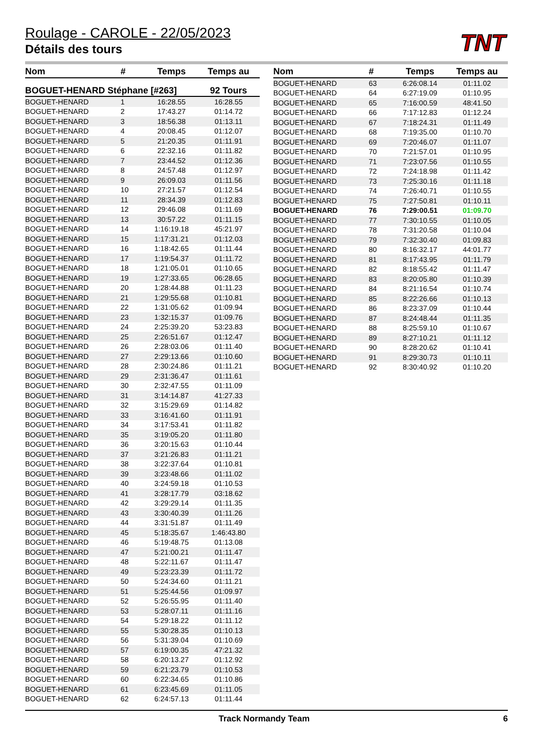Roulage - CAROLE - 22/05/2023
Détails des tours
TNT
| Nom | # | Temps | Temps au |
| --- | --- | --- | --- |
| BOGUET-HENARD Stéphane [#263] | | | 92 Tours |
| BOGUET-HENARD | 1 | 16:28.55 | 16:28.55 |
| BOGUET-HENARD | 2 | 17:43.27 | 01:14.72 |
| BOGUET-HENARD | 3 | 18:56.38 | 01:13.11 |
| BOGUET-HENARD | 4 | 20:08.45 | 01:12.07 |
| BOGUET-HENARD | 5 | 21:20.35 | 01:11.91 |
| BOGUET-HENARD | 6 | 22:32.16 | 01:11.82 |
| BOGUET-HENARD | 7 | 23:44.52 | 01:12.36 |
| BOGUET-HENARD | 8 | 24:57.48 | 01:12.97 |
| BOGUET-HENARD | 9 | 26:09.03 | 01:11.56 |
| BOGUET-HENARD | 10 | 27:21.57 | 01:12.54 |
| BOGUET-HENARD | 11 | 28:34.39 | 01:12.83 |
| BOGUET-HENARD | 12 | 29:46.08 | 01:11.69 |
| BOGUET-HENARD | 13 | 30:57.22 | 01:11.15 |
| BOGUET-HENARD | 14 | 1:16:19.18 | 45:21.97 |
| BOGUET-HENARD | 15 | 1:17:31.21 | 01:12.03 |
| BOGUET-HENARD | 16 | 1:18:42.65 | 01:11.44 |
| BOGUET-HENARD | 17 | 1:19:54.37 | 01:11.72 |
| BOGUET-HENARD | 18 | 1:21:05.01 | 01:10.65 |
| BOGUET-HENARD | 19 | 1:27:33.65 | 06:28.65 |
| BOGUET-HENARD | 20 | 1:28:44.88 | 01:11.23 |
| BOGUET-HENARD | 21 | 1:29:55.68 | 01:10.81 |
| BOGUET-HENARD | 22 | 1:31:05.62 | 01:09.94 |
| BOGUET-HENARD | 23 | 1:32:15.37 | 01:09.76 |
| BOGUET-HENARD | 24 | 2:25:39.20 | 53:23.83 |
| BOGUET-HENARD | 25 | 2:26:51.67 | 01:12.47 |
| BOGUET-HENARD | 26 | 2:28:03.06 | 01:11.40 |
| BOGUET-HENARD | 27 | 2:29:13.66 | 01:10.60 |
| BOGUET-HENARD | 28 | 2:30:24.86 | 01:11.21 |
| BOGUET-HENARD | 29 | 2:31:36.47 | 01:11.61 |
| BOGUET-HENARD | 30 | 2:32:47.55 | 01:11.09 |
| BOGUET-HENARD | 31 | 3:14:14.87 | 41:27.33 |
| BOGUET-HENARD | 32 | 3:15:29.69 | 01:14.82 |
| BOGUET-HENARD | 33 | 3:16:41.60 | 01:11.91 |
| BOGUET-HENARD | 34 | 3:17:53.41 | 01:11.82 |
| BOGUET-HENARD | 35 | 3:19:05.20 | 01:11.80 |
| BOGUET-HENARD | 36 | 3:20:15.63 | 01:10.44 |
| BOGUET-HENARD | 37 | 3:21:26.83 | 01:11.21 |
| BOGUET-HENARD | 38 | 3:22:37.64 | 01:10.81 |
| BOGUET-HENARD | 39 | 3:23:48.66 | 01:11.02 |
| BOGUET-HENARD | 40 | 3:24:59.18 | 01:10.53 |
| BOGUET-HENARD | 41 | 3:28:17.79 | 03:18.62 |
| BOGUET-HENARD | 42 | 3:29:29.14 | 01:11.35 |
| BOGUET-HENARD | 43 | 3:30:40.39 | 01:11.26 |
| BOGUET-HENARD | 44 | 3:31:51.87 | 01:11.49 |
| BOGUET-HENARD | 45 | 5:18:35.67 | 1:46:43.80 |
| BOGUET-HENARD | 46 | 5:19:48.75 | 01:13.08 |
| BOGUET-HENARD | 47 | 5:21:00.21 | 01:11.47 |
| BOGUET-HENARD | 48 | 5:22:11.67 | 01:11.47 |
| BOGUET-HENARD | 49 | 5:23:23.39 | 01:11.72 |
| BOGUET-HENARD | 50 | 5:24:34.60 | 01:11.21 |
| BOGUET-HENARD | 51 | 5:25:44.56 | 01:09.97 |
| BOGUET-HENARD | 52 | 5:26:55.95 | 01:11.40 |
| BOGUET-HENARD | 53 | 5:28:07.11 | 01:11.16 |
| BOGUET-HENARD | 54 | 5:29:18.22 | 01:11.12 |
| BOGUET-HENARD | 55 | 5:30:28.35 | 01:10.13 |
| BOGUET-HENARD | 56 | 5:31:39.04 | 01:10.69 |
| BOGUET-HENARD | 57 | 6:19:00.35 | 47:21.32 |
| BOGUET-HENARD | 58 | 6:20:13.27 | 01:12.92 |
| BOGUET-HENARD | 59 | 6:21:23.79 | 01:10.53 |
| BOGUET-HENARD | 60 | 6:22:34.65 | 01:10.86 |
| BOGUET-HENARD | 61 | 6:23:45.69 | 01:11.05 |
| BOGUET-HENARD | 62 | 6:24:57.13 | 01:11.44 |
| Nom | # | Temps | Temps au |
| --- | --- | --- | --- |
| BOGUET-HENARD | 63 | 6:26:08.14 | 01:11.02 |
| BOGUET-HENARD | 64 | 6:27:19.09 | 01:10.95 |
| BOGUET-HENARD | 65 | 7:16:00.59 | 48:41.50 |
| BOGUET-HENARD | 66 | 7:17:12.83 | 01:12.24 |
| BOGUET-HENARD | 67 | 7:18:24.31 | 01:11.49 |
| BOGUET-HENARD | 68 | 7:19:35.00 | 01:10.70 |
| BOGUET-HENARD | 69 | 7:20:46.07 | 01:11.07 |
| BOGUET-HENARD | 70 | 7:21:57.01 | 01:10.95 |
| BOGUET-HENARD | 71 | 7:23:07.56 | 01:10.55 |
| BOGUET-HENARD | 72 | 7:24:18.98 | 01:11.42 |
| BOGUET-HENARD | 73 | 7:25:30.16 | 01:11.18 |
| BOGUET-HENARD | 74 | 7:26:40.71 | 01:10.55 |
| BOGUET-HENARD | 75 | 7:27:50.81 | 01:10.11 |
| BOGUET-HENARD | 76 | 7:29:00.51 | 01:09.70 |
| BOGUET-HENARD | 77 | 7:30:10.55 | 01:10.05 |
| BOGUET-HENARD | 78 | 7:31:20.58 | 01:10.04 |
| BOGUET-HENARD | 79 | 7:32:30.40 | 01:09.83 |
| BOGUET-HENARD | 80 | 8:16:32.17 | 44:01.77 |
| BOGUET-HENARD | 81 | 8:17:43.95 | 01:11.79 |
| BOGUET-HENARD | 82 | 8:18:55.42 | 01:11.47 |
| BOGUET-HENARD | 83 | 8:20:05.80 | 01:10.39 |
| BOGUET-HENARD | 84 | 8:21:16.54 | 01:10.74 |
| BOGUET-HENARD | 85 | 8:22:26.66 | 01:10.13 |
| BOGUET-HENARD | 86 | 8:23:37.09 | 01:10.44 |
| BOGUET-HENARD | 87 | 8:24:48.44 | 01:11.35 |
| BOGUET-HENARD | 88 | 8:25:59.10 | 01:10.67 |
| BOGUET-HENARD | 89 | 8:27:10.21 | 01:11.12 |
| BOGUET-HENARD | 90 | 8:28:20.62 | 01:10.41 |
| BOGUET-HENARD | 91 | 8:29:30.73 | 01:10.11 |
| BOGUET-HENARD | 92 | 8:30:40.92 | 01:10.20 |
Track Normandy Team 6